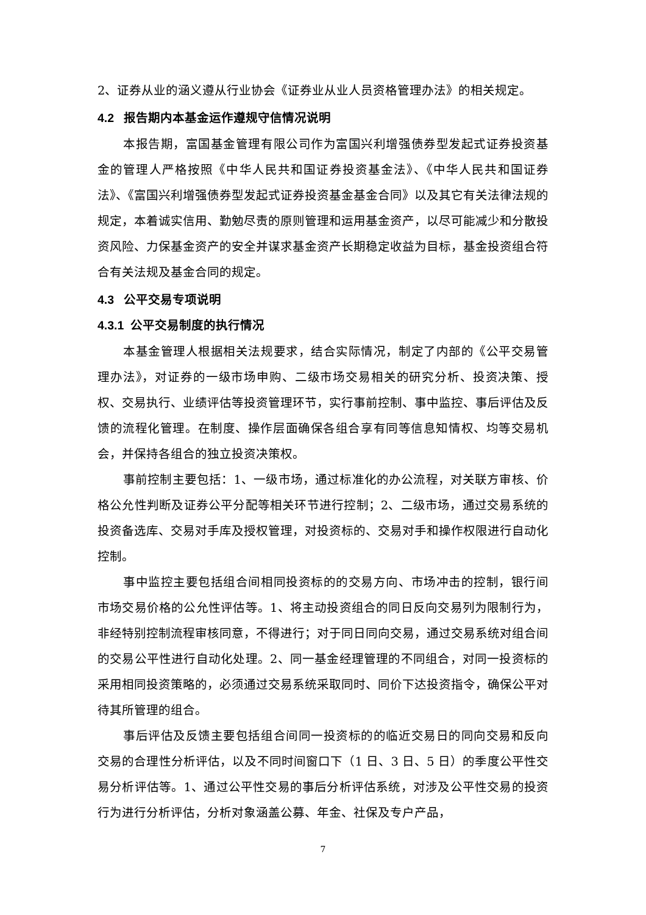2、证券从业的涵义遵从行业协会《证券业从业人员资格管理办法》的相关规定。
4.2 报告期内本基金运作遵规守信情况说明
本报告期，富国基金管理有限公司作为富国兴利增强债券型发起式证券投资基金的管理人严格按照《中华人民共和国证券投资基金法》、《中华人民共和国证券法》、《富国兴利增强债券型发起式证券投资基金基金合同》以及其它有关法律法规的规定，本着诚实信用、勤勉尽责的原则管理和运用基金资产，以尽可能减少和分散投资风险、力保基金资产的安全并谋求基金资产长期稳定收益为目标，基金投资组合符合有关法规及基金合同的规定。
4.3 公平交易专项说明
4.3.1 公平交易制度的执行情况
本基金管理人根据相关法规要求，结合实际情况，制定了内部的《公平交易管理办法》，对证券的一级市场申购、二级市场交易相关的研究分析、投资决策、授权、交易执行、业绩评估等投资管理环节，实行事前控制、事中监控、事后评估及反馈的流程化管理。在制度、操作层面确保各组合享有同等信息知情权、均等交易机会，并保持各组合的独立投资决策权。
事前控制主要包括：1、一级市场，通过标准化的办公流程，对关联方审核、价格公允性判断及证券公平分配等相关环节进行控制；2、二级市场，通过交易系统的投资备选库、交易对手库及授权管理，对投资标的、交易对手和操作权限进行自动化控制。
事中监控主要包括组合间相同投资标的的交易方向、市场冲击的控制，银行间市场交易价格的公允性评估等。1、将主动投资组合的同日反向交易列为限制行为，非经特别控制流程审核同意，不得进行；对于同日同向交易，通过交易系统对组合间的交易公平性进行自动化处理。2、同一基金经理管理的不同组合，对同一投资标的采用相同投资策略的，必须通过交易系统采取同时、同价下达投资指令，确保公平对待其所管理的组合。
事后评估及反馈主要包括组合间同一投资标的的临近交易日的同向交易和反向交易的合理性分析评估，以及不同时间窗口下（1 日、3 日、5 日）的季度公平性交易分析评估等。1、通过公平性交易的事后分析评估系统，对涉及公平性交易的投资行为进行分析评估，分析对象涵盖公募、年金、社保及专户产品，
7